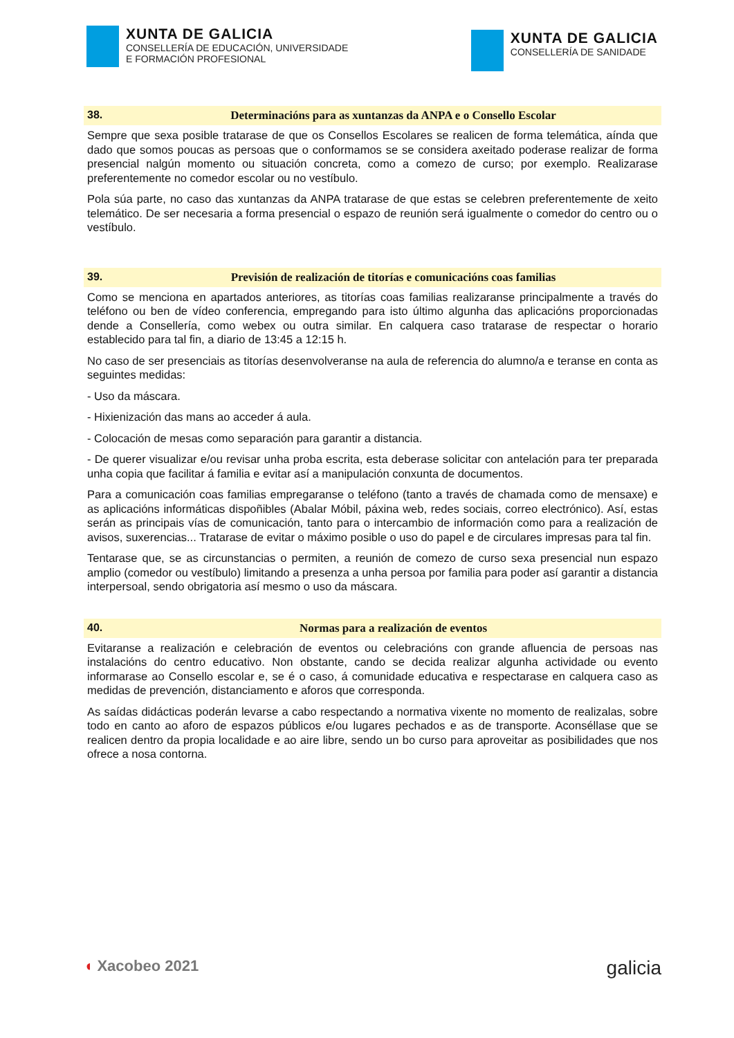XUNTA DE GALICIA
CONSELLERÍA DE EDUCACIÓN, UNIVERSIDADE
E FORMACIÓN PROFESIONAL
XUNTA DE GALICIA
CONSELLERÍA DE SANIDADE
38. Determinacións para as xuntanzas da ANPA e o Consello Escolar
Sempre que sexa posible tratarase de que os Consellos Escolares se realicen de forma telemática, aínda que dado que somos poucas as persoas que o conformamos se se considera axeitado poderase realizar de forma presencial nalgún momento ou situación concreta, como a comezo de curso; por exemplo. Realizarase preferentemente no comedor escolar ou no vestíbulo.
Pola súa parte, no caso das xuntanzas da ANPA tratarase de que estas se celebren preferentemente de xeito telemático. De ser necesaria a forma presencial o espazo de reunión será igualmente o comedor do centro ou o vestíbulo.
39. Previsión de realización de titorías e comunicacións coas familias
Como se menciona en apartados anteriores, as titorías coas familias realizaranse principalmente a través do teléfono ou ben de vídeo conferencia, empregando para isto último algunha das aplicacións proporcionadas dende a Consellería, como webex ou outra similar. En calquera caso tratarase de respectar o horario establecido para tal fin, a diario de 13:45 a 12:15 h.
No caso de ser presenciais as titorías desenvolveranse na aula de referencia do alumno/a e teranse en conta as seguintes medidas:
- Uso da máscara.
- Hixienización das mans ao acceder á aula.
- Colocación de mesas como separación para garantir a distancia.
- De querer visualizar e/ou revisar unha proba escrita, esta deberase solicitar con antelación para ter preparada unha copia que facilitar á familia e evitar así a manipulación conxunta de documentos.
Para a comunicación coas familias empregaranse o teléfono (tanto a través de chamada como de mensaxe) e as aplicacións informáticas dispoñibles (Abalar Móbil, páxina web, redes sociais, correo electrónico). Así, estas serán as principais vías de comunicación, tanto para o intercambio de información como para a realización de avisos, suxerencias... Tratarase de evitar o máximo posible o uso do papel e de circulares impresas para tal fin.
Tentarase que, se as circunstancias o permiten, a reunión de comezo de curso sexa presencial nun espazo amplio (comedor ou vestíbulo) limitando a presenza a unha persoa por familia para poder así garantir a distancia interpersoal, sendo obrigatoria así mesmo o uso da máscara.
40. Normas para a realización de eventos
Evitaranse a realización e celebración de eventos ou celebracións con grande afluencia de persoas nas instalacións do centro educativo. Non obstante, cando se decida realizar algunha actividade ou evento informarase ao Consello escolar e, se é o caso, á comunidade educativa e respectarase en calquera caso as medidas de prevención, distanciamento e aforos que corresponda.
As saídas didácticas poderán levarse a cabo respectando a normativa vixente no momento de realizalas, sobre todo en canto ao aforo de espazos públicos e/ou lugares pechados e as de transporte. Aconséllase que se realicen dentro da propia localidade e ao aire libre, sendo un bo curso para aproveitar as posibilidades que nos ofrece a nosa contorna.
◖ Xacobeo 2021 galicia